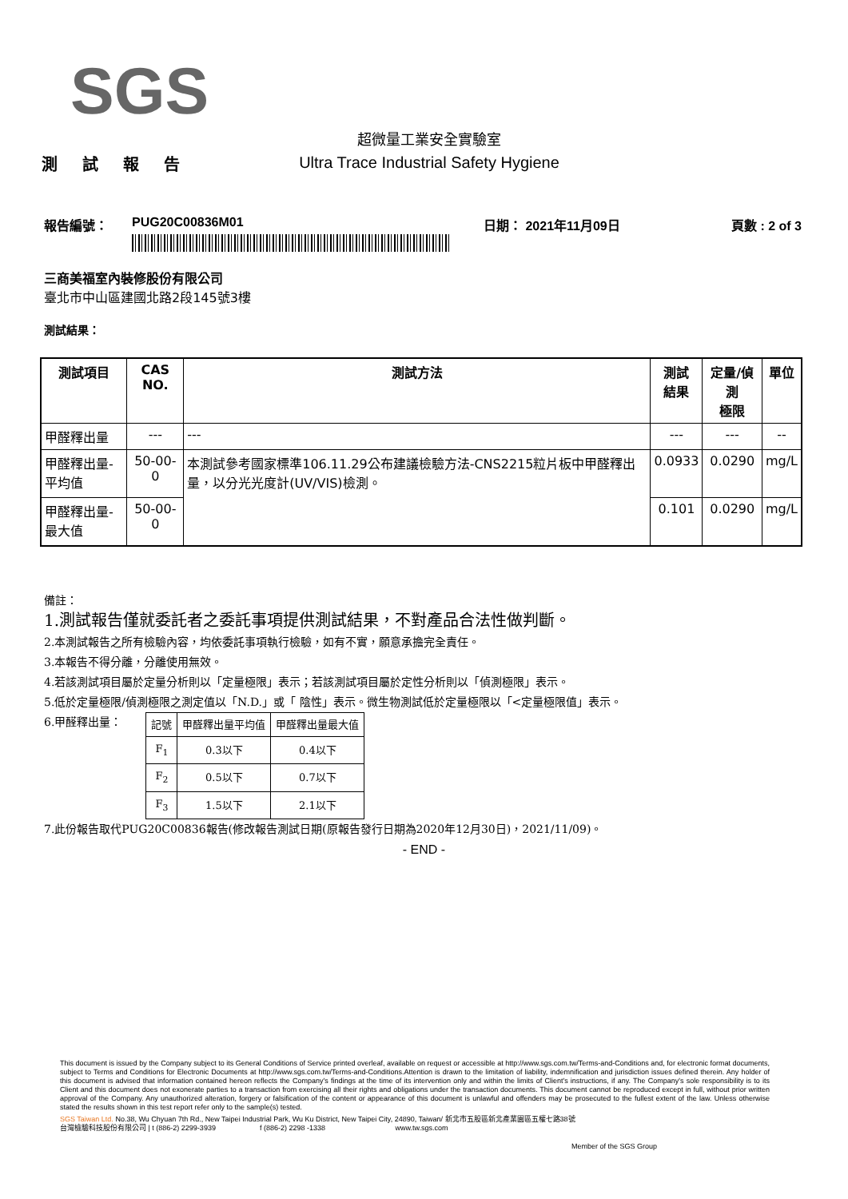SGS
測 試 報 告
超微量工業安全實驗室
Ultra Trace Industrial Safety Hygiene
報告編號： PUG20C00836M01 日期： 2021年11月09日 頁數 : 2 of 3
三商美福室內裝修股份有限公司
臺北市中山區建國北路2段145號3樓
測試結果：
| 測試項目 | CAS NO. | 測試方法 | 測試 結果 | 定量/偵測 極限 | 單位 |
| --- | --- | --- | --- | --- | --- |
| 甲醛釋出量 | --- | --- | --- | --- | -- |
| 甲醛釋出量-平均值 | 50-00-0 | 本測試參考國家標準106.11.29公布建議檢驗方法-CNS2215粒片板中甲醛釋出量，以分光光度計(UV/VIS)檢測。 | 0.0933 | 0.0290 | mg/L |
| 甲醛釋出量-最大值 | 50-00-0 | | 0.101 | 0.0290 | mg/L |
備註：
1.測試報告僅就委託者之委託事項提供測試結果，不對產品合法性做判斷。
2.本測試報告之所有檢驗內容，均依委託事項執行檢驗，如有不實，願意承擔完全責任。
3.本報告不得分離，分離使用無效。
4.若該測試項目屬於定量分析則以「定量極限」表示；若該測試項目屬於定性分析則以「偵測極限」表示。
5.低於定量極限/偵測極限之測定值以「N.D.」或「 陰性」表示。微生物測試低於定量極限以「<定量極限值」表示。
6.甲醛釋出量：
| 記號 | 甲醛釋出量平均值 | 甲醛釋出量最大值 |
| F<sub>1</sub> | 0.3以下 | 0.4以下 |
| F<sub>2</sub> | 0.5以下 | 0.7以下 |
| F<sub>3</sub> | 1.5以下 | 2.1以下 |
7.此份報告取代PUG20C00836報告(修改報告測試日期(原報告發行日期為2020年12月30日)，2021/11/09)。
- END -
This document is issued by the Company subject to its General Conditions of Service printed overleaf, available on request or accessible at http://www.sgs.com.tw/Terms-and-Conditions and, for electronic format documents, subject to Terms and Conditions for Electronic Documents at http://www.sgs.com.tw/Terms-and-Conditions.Attention is drawn to the limitation of liability, indemnification and jurisdiction issues defined therein. Any holder of this document is advised that information contained hereon reflects the Company's findings at the time of its intervention only and within the limits of Client's instructions, if any. The Company's sole responsibility is to its Client and this document does not exonerate parties to a transaction from exercising all their rights and obligations under the transaction documents. This document cannot be reproduced except in full, without prior written approval of the Company. Any unauthorized alteration, forgery or falsification of the content or appearance of this document is unlawful and offenders may be prosecuted to the fullest extent of the law. Unless otherwise stated the results shown in this test report refer only to the sample(s) tested.
SGS Taiwan Ltd. No.38, Wu Chyuan 7th Rd., New Taipei Industrial Park, Wu Ku District, New Taipei City, 24890, Taiwan/ 新北市五股區新北產業園區五權七路38號
台灣檢驗科技股份有限公司 | t (886-2) 2299-3939 f (886-2) 2298 -1338 www.tw.sgs.com
Member of the SGS Group